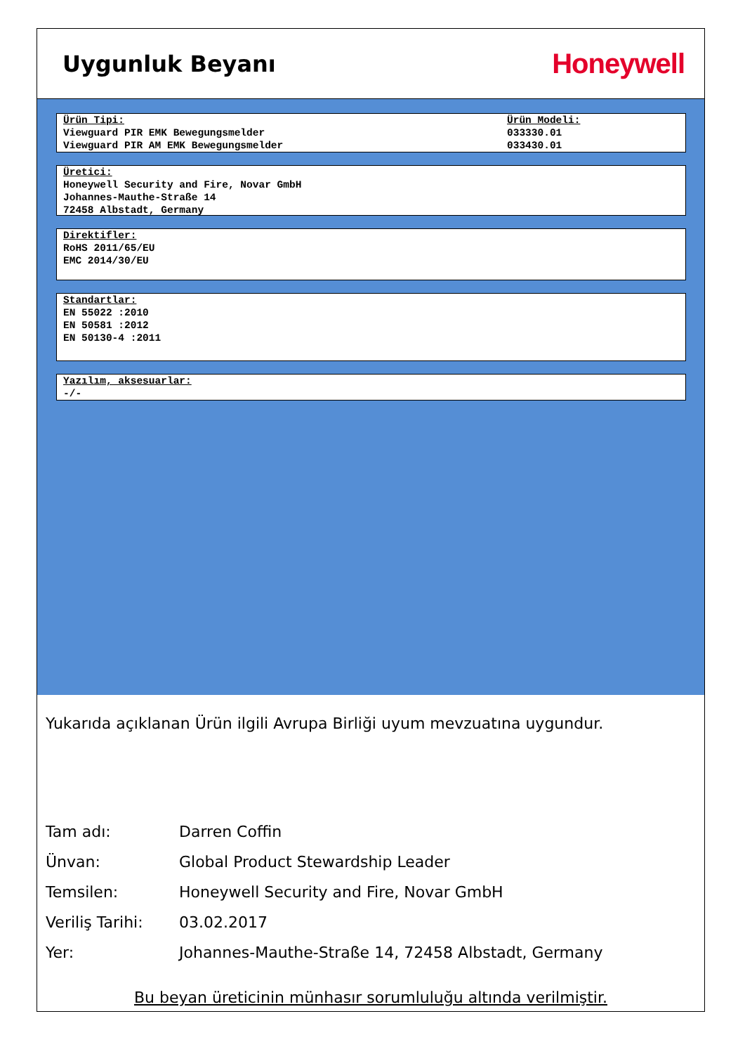Uygunluk Beyanı
Honeywell
Ürün Tipi:
Viewguard PIR EMK Bewegungsmelder
Viewguard PIR AM EMK Bewegungsmelder
Ürün Modeli:
033330.01
033430.01
Üretici:
Honeywell Security and Fire, Novar GmbH
Johannes-Mauthe-Straße 14
72458 Albstadt, Germany
Direktifler:
RoHS 2011/65/EU
EMC 2014/30/EU
Standartlar:
EN 55022 :2010
EN 50581 :2012
EN 50130-4 :2011
Yazılım, aksesuarlar:
-/-
Yukarıda açıklanan Ürün ilgili Avrupa Birliği uyum mevzuatına uygundur.
| Tam adı: | Darren Coffin |
| Ünvan: | Global Product Stewardship Leader |
| Temsilen: | Honeywell Security and Fire, Novar GmbH |
| Veriliş Tarihi: | 03.02.2017 |
| Yer: | Johannes-Mauthe-Straße 14, 72458 Albstadt, Germany |
Bu beyan üreticinin münhasır sorumluluğu altında verilmiştir.